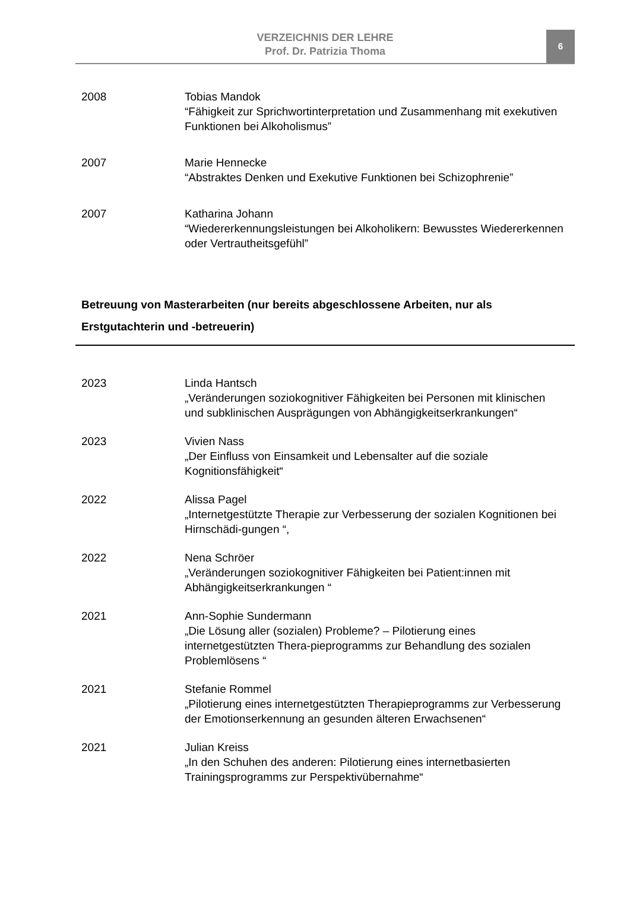VERZEICHNIS DER LEHRE
Prof. Dr. Patrizia Thoma
6
2008 Tobias Mandok
“Fähigkeit zur Sprichwortinterpretation und Zusammenhang mit exekutiven Funktionen bei Alkoholismus”
2007 Marie Hennecke
“Abstraktes Denken und Exekutive Funktionen bei Schizophrenie”
2007 Katharina Johann
“Wiedererkennungsleistungen bei Alkoholikern: Bewusstes Wiedererkennen oder Vertrautheitsgefühl”
Betreuung von Masterarbeiten (nur bereits abgeschlossene Arbeiten, nur als Erstgutachterin und -betreuerin)
2023 Linda Hantsch
„Veränderungen soziokognitiver Fähigkeiten bei Personen mit klinischen und subklinischen Ausprägungen von Abhängigkeitserkrankungen“
2023 Vivien Nass
„Der Einfluss von Einsamkeit und Lebensalter auf die soziale Kognitionsfähigkeit“
2022 Alissa Pagel
„Internetgestützte Therapie zur Verbesserung der sozialen Kognitionen bei Hirnschädi-gungen “,
2022 Nena Schröer
„Veränderungen soziokognitiver Fähigkeiten bei Patient:innen mit Abhängigkeitserkrankungen “
2021 Ann-Sophie Sundermann
„Die Lösung aller (sozialen) Probleme? – Pilotierung eines internetgestützten Thera-pieprogramms zur Behandlung des sozialen Problemlösens “
2021 Stefanie Rommel
„Pilotierung eines internetgestützten Therapieprogramms zur Verbesserung der Emotionserkennung an gesunden älteren Erwachsenen“
2021 Julian Kreiss
„In den Schuhen des anderen: Pilotierung eines internetbasierten Trainingsprogramms zur Perspektivübernahme“